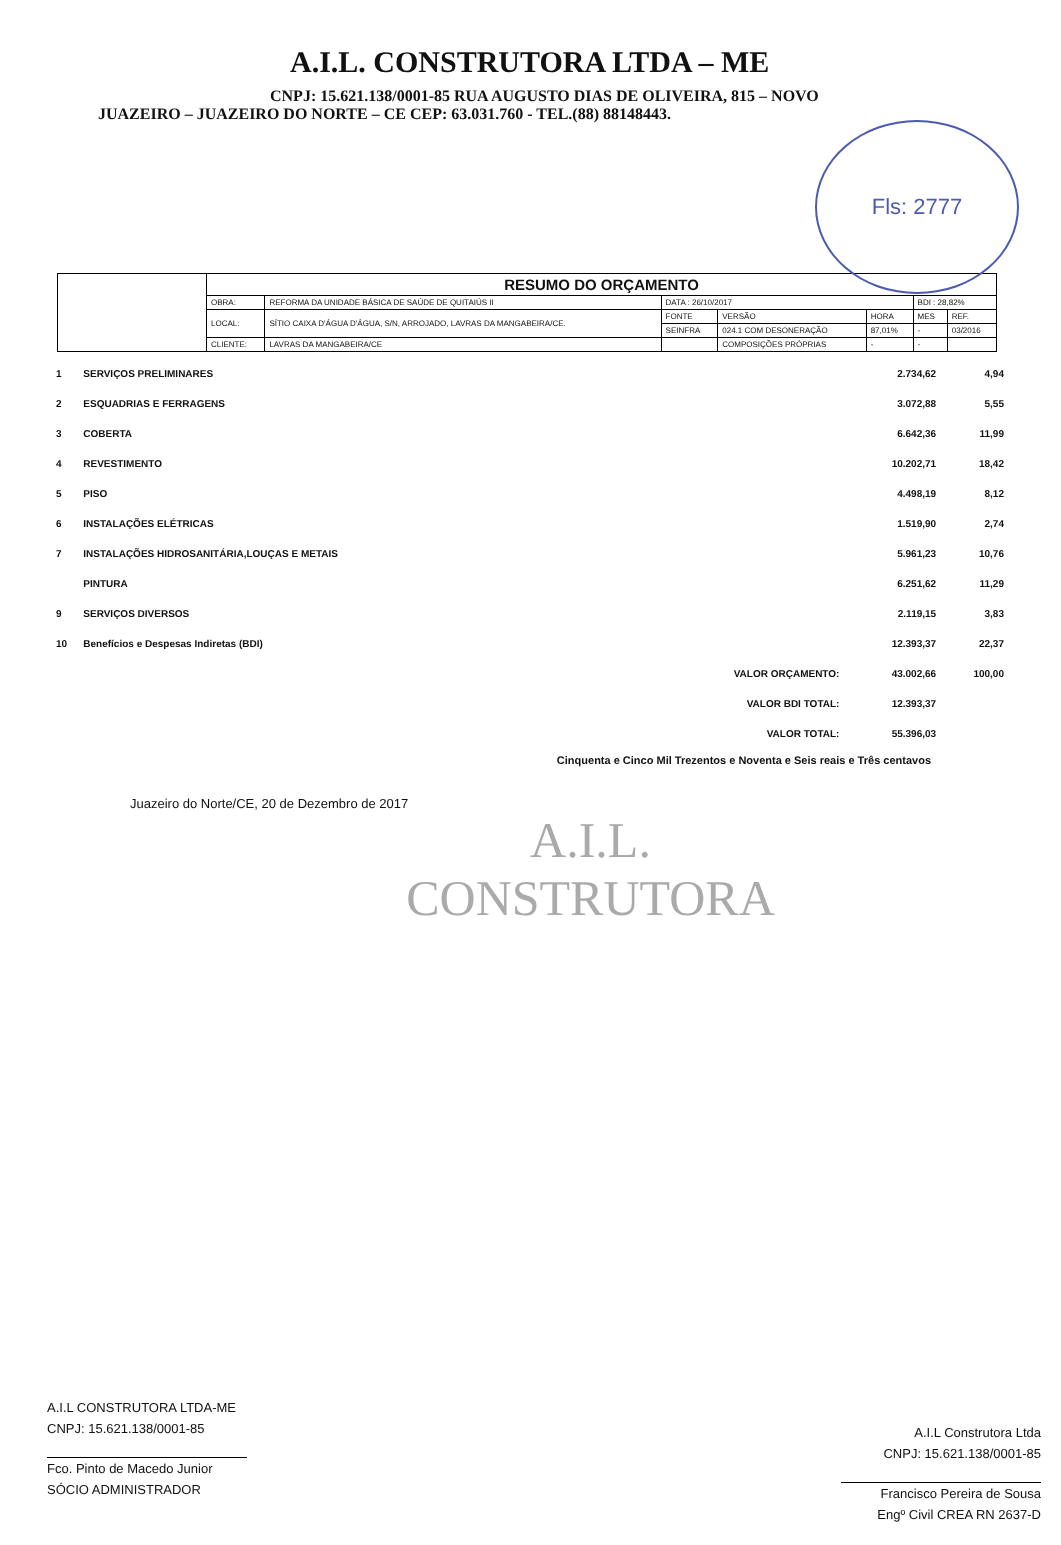A.I.L. CONSTRUTORA LTDA – ME
CNPJ: 15.621.138/0001-85 RUA AUGUSTO DIAS DE OLIVEIRA, 815 – NOVO
JUAZEIRO – JUAZEIRO DO NORTE – CE CEP: 63.031.760 - TEL.(88) 88148443.
Fls: 2777
| | RESUMO DO ORÇAMENTO | | | | | | |
| | OBRA: | REFORMA DA UNIDADE BÁSICA DE SAÚDE DE QUITAIÚS II | DATA : 26/10/2017 | | | BDI : 28,82% | |
| | LOCAL: | SÍTIO CAIXA D'ÁGUA D'ÁGUA, S/N, ARROJADO, LAVRAS DA MANGABEIRA/CE. | FONTE | VERSÃO | HORA | MES | REF. |
| | | | SEINFRA | 024.1 COM DESONERAÇÃO | 87,01% | - | 03/2016 |
| | CLIENTE: | LAVRAS DA MANGABEIRA/CE | | COMPOSIÇÕES PRÓPRIAS | - | - | |
| 1 | SERVIÇOS PRELIMINARES | | 2.734,62 | 4,94 |
| 2 | ESQUADRIAS E FERRAGENS | | 3.072,88 | 5,55 |
| 3 | COBERTA | | 6.642,36 | 11,99 |
| 4 | REVESTIMENTO | | 10.202,71 | 18,42 |
| 5 | PISO | | 4.498,19 | 8,12 |
| 6 | INSTALAÇÕES ELÉTRICAS | | 1.519,90 | 2,74 |
| 7 | INSTALAÇÕES HIDROSANITÁRIA,LOUÇAS E METAIS | | 5.961,23 | 10,76 |
| | PINTURA | | 6.251,62 | 11,29 |
| 9 | SERVIÇOS DIVERSOS | | 2.119,15 | 3,83 |
| 10 | Benefícios e Despesas Indiretas (BDI) | | 12.393,37 | 22,37 |
| | | VALOR ORÇAMENTO: | 43.002,66 | 100,00 |
| | | VALOR BDI TOTAL: | 12.393,37 | |
| | | VALOR TOTAL: | 55.396,03 | |
Cinquenta e Cinco Mil Trezentos e Noventa e Seis reais e Três centavos
Juazeiro do Norte/CE, 20 de Dezembro de 2017
A.I.L.
CONSTRUTORA
A.I.L CONSTRUTORA LTDA-ME
CNPJ: 15.621.138/0001-85
Fco. Pinto de Macedo Junior
SÓCIO ADMINISTRADOR
A.I.L Construtora Ltda
CNPJ: 15.621.138/0001-85
Francisco Pereira de Sousa
Engº Civil CREA RN 2637-D